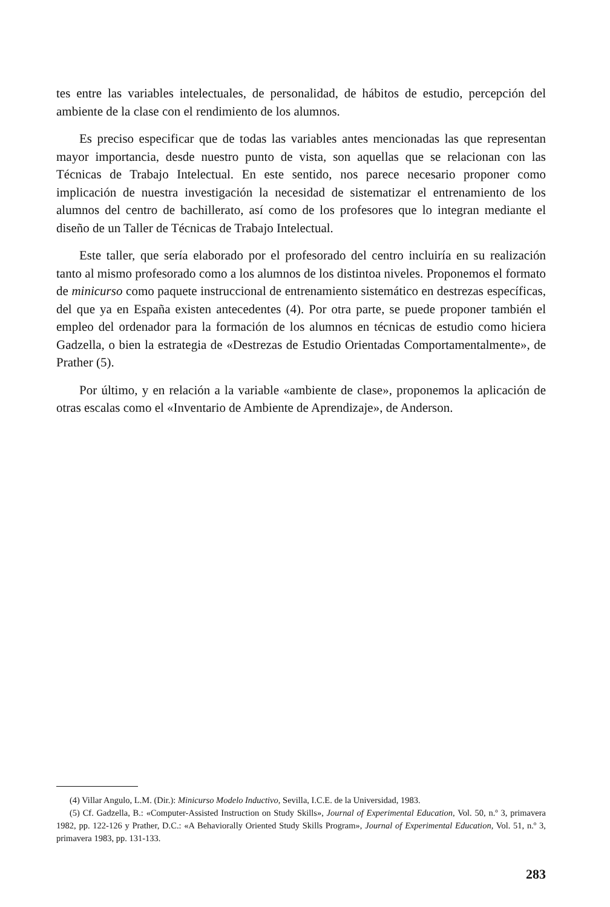tes entre las variables intelectuales, de personalidad, de hábitos de estudio, percepción del ambiente de la clase con el rendimiento de los alumnos.
Es preciso especificar que de todas las variables antes mencionadas las que representan mayor importancia, desde nuestro punto de vista, son aquellas que se relacionan con las Técnicas de Trabajo Intelectual. En este sentido, nos parece necesario proponer como implicación de nuestra investigación la necesidad de sistematizar el entrenamiento de los alumnos del centro de bachillerato, así como de los profesores que lo integran mediante el diseño de un Taller de Técnicas de Trabajo Intelectual.
Este taller, que sería elaborado por el profesorado del centro incluiría en su realización tanto al mismo profesorado como a los alumnos de los distintoa niveles. Proponemos el formato de minicurso como paquete instruccional de entrenamiento sistemático en destrezas específicas, del que ya en España existen antecedentes (4). Por otra parte, se puede proponer también el empleo del ordenador para la formación de los alumnos en técnicas de estudio como hiciera Gadzella, o bien la estrategia de «Destrezas de Estudio Orientadas Comportamentalmente», de Prather (5).
Por último, y en relación a la variable «ambiente de clase», proponemos la aplicación de otras escalas como el «Inventario de Ambiente de Aprendizaje», de Anderson.
(4) Villar Angulo, L.M. (Dir.): Minicurso Modelo Inductivo, Sevilla, I.C.E. de la Universidad, 1983.
(5) Cf. Gadzella, B.: «Computer-Assisted Instruction on Study Skills», Journal of Experimental Education, Vol. 50, n.º 3, primavera 1982, pp. 122-126 y Prather, D.C.: «A Behaviorally Oriented Study Skills Program», Journal of Experimental Education, Vol. 51, n.º 3, primavera 1983, pp. 131-133.
283